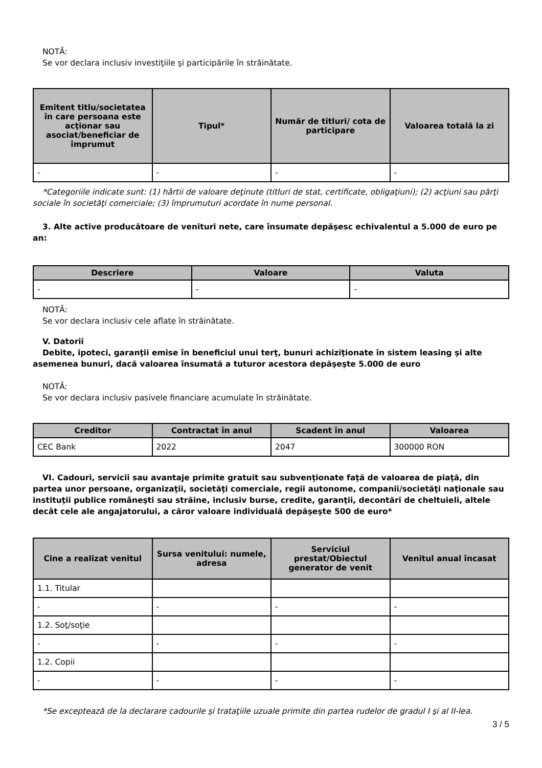NOTĂ:
Se vor declara inclusiv investiţiile şi participările în străinătate.
| Emitent titlu/societatea în care persoana este acţionar sau asociat/beneficiar de împrumut | Tipul* | Număr de titluri/ cota de participare | Valoarea totală la zi |
| --- | --- | --- | --- |
| - | - | - | - |
*Categoriile indicate sunt: (1) hârtii de valoare deţinute (titluri de stat, certificate, obligaţiuni); (2) acţiuni sau părţi sociale în societăţi comerciale; (3) împrumuturi acordate în nume personal.
3. Alte active producătoare de venituri nete, care însumate depăşesc echivalentul a 5.000 de euro pe an:
| Descriere | Valoare | Valuta |
| --- | --- | --- |
| - | - | - |
NOTĂ:
Se vor declara inclusiv cele aflate în străinătate.
V. Datorii
Debite, ipoteci, garanţii emise în beneficiul unui terţ, bunuri achiziţionate în sistem leasing şi alte asemenea bunuri, dacă valoarea însumată a tuturor acestora depăşeşte 5.000 de euro
NOTĂ:
Se vor declara inclusiv pasivele financiare acumulate în străinătate.
| Creditor | Contractat în anul | Scadent în anul | Valoarea |
| --- | --- | --- | --- |
| CEC Bank | 2022 | 2047 | 300000 RON |
VI. Cadouri, servicii sau avantaje primite gratuit sau subvenţionate faţă de valoarea de piaţă, din partea unor persoane, organizaţii, societăţi comerciale, regii autonome, companii/societăţi naţionale sau instituţii publice româneşti sau străine, inclusiv burse, credite, garanţii, decontări de cheltuieli, altele decât cele ale angajatorului, a căror valoare individuală depăşeşte 500 de euro*
| Cine a realizat venitul | Sursa venitului: numele, adresa | Serviciul prestat/Obiectul generator de venit | Venitul anual încasat |
| --- | --- | --- | --- |
| 1.1. Titular | | | |
| - | - | - | - |
| 1.2. Soţ/soţie | | | |
| - | - | - | - |
| 1.2. Copii | | | |
| - | - | - | - |
*Se exceptează de la declarare cadourile şi trataţiile uzuale primite din partea rudelor de gradul I şi al II-lea.
3 / 5